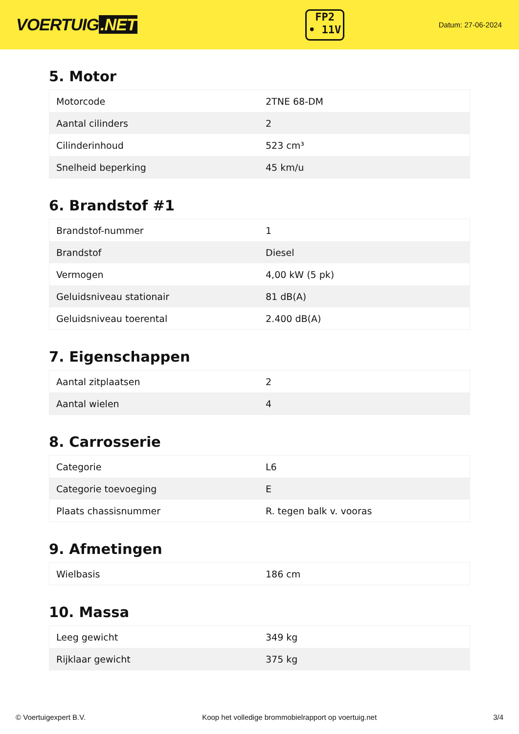VOERTUIG.NET
FP2
• 11V
Datum: 27-06-2024
5. Motor
| Motorcode | 2TNE 68-DM |
| Aantal cilinders | 2 |
| Cilinderinhoud | 523 cm³ |
| Snelheid beperking | 45 km/u |
6. Brandstof #1
| Brandstof-nummer | 1 |
| Brandstof | Diesel |
| Vermogen | 4,00 kW (5 pk) |
| Geluidsniveau stationair | 81 dB(A) |
| Geluidsniveau toerental | 2.400 dB(A) |
7. Eigenschappen
| Aantal zitplaatsen | 2 |
| Aantal wielen | 4 |
8. Carrosserie
| Categorie | L6 |
| Categorie toevoeging | E |
| Plaats chassisnummer | R. tegen balk v. vooras |
9. Afmetingen
| Wielbasis | 186 cm |
10. Massa
| Leeg gewicht | 349 kg |
| Rijklaar gewicht | 375 kg |
© Voertuigexpert B.V. Koop het volledige brommobielrapport op voertuig.net 3/4